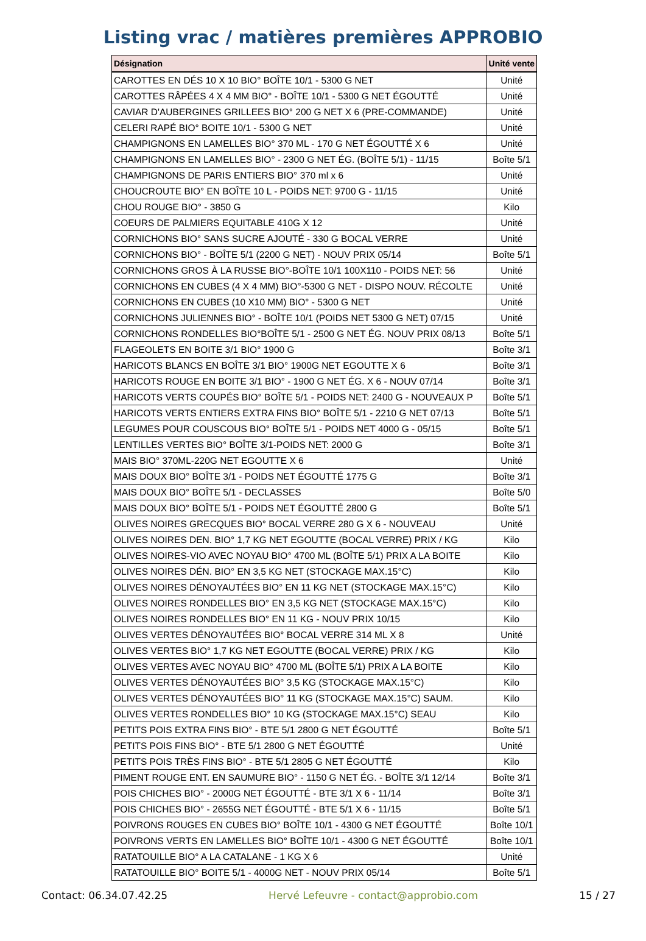Listing vrac / matières premières APPROBIO
| Désignation | Unité vente |
| --- | --- |
| CAROTTES EN DÉS 10 X 10 BIO° BOÎTE 10/1 - 5300 G NET | Unité |
| CAROTTES RÂPÉES 4 X 4 MM BIO° - BOÎTE 10/1 - 5300 G NET ÉGOUTTÉ | Unité |
| CAVIAR D'AUBERGINES GRILLEES BIO° 200 G NET X 6 (PRE-COMMANDE) | Unité |
| CELERI RAPÉ BIO° BOITE 10/1 - 5300 G NET | Unité |
| CHAMPIGNONS EN LAMELLES BIO° 370 ML - 170 G NET ÉGOUTTÉ X 6 | Unité |
| CHAMPIGNONS EN LAMELLES BIO° - 2300 G NET ÉG. (BOÎTE 5/1) - 11/15 | Boîte 5/1 |
| CHAMPIGNONS DE PARIS ENTIERS BIO° 370 ml x 6 | Unité |
| CHOUCROUTE BIO° EN BOÎTE 10 L - POIDS NET: 9700 G - 11/15 | Unité |
| CHOU ROUGE BIO° - 3850 G | Kilo |
| COEURS DE PALMIERS EQUITABLE 410G X 12 | Unité |
| CORNICHONS BIO° SANS SUCRE AJOUTÉ - 330 G BOCAL VERRE | Unité |
| CORNICHONS BIO° - BOÎTE 5/1 (2200 G NET) - NOUV PRIX 05/14 | Boîte 5/1 |
| CORNICHONS GROS À LA RUSSE BIO°-BOÎTE 10/1 100X110 - POIDS NET: 56 | Unité |
| CORNICHONS EN CUBES (4 X 4 MM) BIO°-5300 G NET - DISPO NOUV. RÉCOLTE | Unité |
| CORNICHONS EN CUBES (10 X10 MM) BIO° - 5300 G NET | Unité |
| CORNICHONS JULIENNES BIO° - BOÎTE 10/1 (POIDS NET 5300 G NET) 07/15 | Unité |
| CORNICHONS RONDELLES BIO°BOÎTE 5/1 - 2500 G NET ÉG. NOUV PRIX 08/13 | Boîte 5/1 |
| FLAGEOLETS EN BOITE 3/1 BIO° 1900 G | Boîte 3/1 |
| HARICOTS BLANCS EN BOÎTE 3/1 BIO° 1900G NET EGOUTTE X 6 | Boîte 3/1 |
| HARICOTS ROUGE EN BOITE 3/1 BIO° - 1900 G NET ÉG. X 6 - NOUV 07/14 | Boîte 3/1 |
| HARICOTS VERTS COUPÉS BIO° BOÎTE 5/1 - POIDS NET: 2400 G - NOUVEAUX P | Boîte 5/1 |
| HARICOTS VERTS ENTIERS EXTRA FINS BIO° BOÎTE 5/1 - 2210 G NET 07/13 | Boîte 5/1 |
| LEGUMES POUR COUSCOUS BIO° BOÎTE 5/1 - POIDS NET 4000 G - 05/15 | Boîte 5/1 |
| LENTILLES VERTES BIO° BOÎTE 3/1-POIDS NET: 2000 G | Boîte 3/1 |
| MAIS BIO° 370ML-220G NET EGOUTTE X 6 | Unité |
| MAIS DOUX BIO° BOÎTE 3/1 - POIDS NET ÉGOUTTÉ 1775 G | Boîte 3/1 |
| MAIS DOUX BIO° BOÎTE 5/1 - DECLASSES | Boîte 5/0 |
| MAIS DOUX BIO° BOÎTE 5/1 - POIDS NET ÉGOUTTÉ 2800 G | Boîte 5/1 |
| OLIVES NOIRES GRECQUES BIO° BOCAL VERRE 280 G X 6 - NOUVEAU | Unité |
| OLIVES NOIRES DEN. BIO° 1,7 KG NET EGOUTTE (BOCAL VERRE) PRIX / KG | Kilo |
| OLIVES NOIRES-VIO AVEC NOYAU BIO° 4700 ML (BOÎTE 5/1) PRIX A LA BOITE | Kilo |
| OLIVES NOIRES DÉN. BIO° EN 3,5 KG NET (STOCKAGE MAX.15°C) | Kilo |
| OLIVES NOIRES DÉNOYAUTÉES BIO° EN 11 KG NET (STOCKAGE MAX.15°C) | Kilo |
| OLIVES NOIRES RONDELLES BIO° EN 3,5 KG NET (STOCKAGE MAX.15°C) | Kilo |
| OLIVES NOIRES RONDELLES BIO° EN 11 KG - NOUV PRIX 10/15 | Kilo |
| OLIVES VERTES DÉNOYAUTÉES BIO° BOCAL VERRE 314 ML X 8 | Unité |
| OLIVES VERTES BIO° 1,7 KG NET EGOUTTE (BOCAL VERRE) PRIX / KG | Kilo |
| OLIVES VERTES AVEC NOYAU BIO° 4700 ML (BOÎTE 5/1) PRIX A LA BOITE | Kilo |
| OLIVES VERTES DÉNOYAUTÉES BIO° 3,5 KG (STOCKAGE MAX.15°C) | Kilo |
| OLIVES VERTES DÉNOYAUTÉES BIO° 11 KG (STOCKAGE MAX.15°C) SAUM. | Kilo |
| OLIVES VERTES RONDELLES BIO° 10 KG (STOCKAGE MAX.15°C) SEAU | Kilo |
| PETITS POIS EXTRA FINS BIO° - BTE 5/1 2800 G NET ÉGOUTTÉ | Boîte 5/1 |
| PETITS POIS FINS BIO° - BTE 5/1 2800 G NET ÉGOUTTÉ | Unité |
| PETITS POIS TRÈS FINS BIO° - BTE 5/1 2805 G NET ÉGOUTTÉ | Kilo |
| PIMENT ROUGE ENT. EN SAUMURE BIO° - 1150 G NET ÉG. - BOÎTE 3/1 12/14 | Boîte 3/1 |
| POIS CHICHES BIO° - 2000G NET ÉGOUTTÉ - BTE 3/1 X 6 - 11/14 | Boîte 3/1 |
| POIS CHICHES BIO° - 2655G NET ÉGOUTTÉ - BTE 5/1 X 6 - 11/15 | Boîte 5/1 |
| POIVRONS ROUGES EN CUBES BIO° BOÎTE 10/1 - 4300 G NET ÉGOUTTÉ | Boîte 10/1 |
| POIVRONS VERTS EN LAMELLES BIO° BOÎTE 10/1 - 4300 G NET ÉGOUTTÉ | Boîte 10/1 |
| RATATOUILLE BIO° A LA CATALANE - 1 KG X 6 | Unité |
| RATATOUILLE BIO° BOITE 5/1 - 4000G NET - NOUV PRIX 05/14 | Boîte 5/1 |
Contact: 06.34.07.42.25 Hervé Lefeuvre - contact@approbio.com 15 / 27